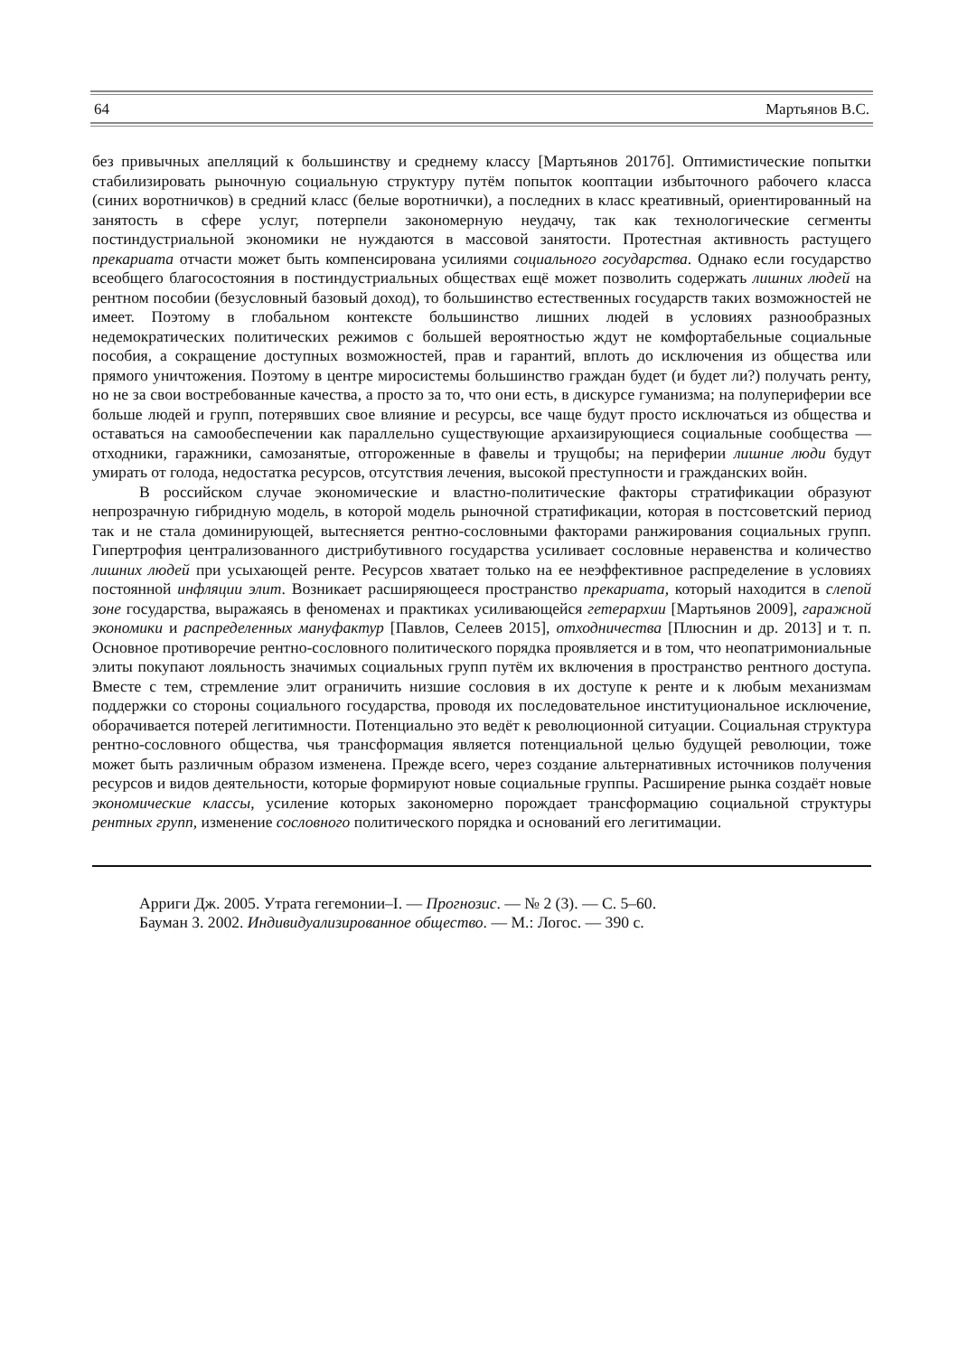64 Мартьянов В.С.
без привычных апелляций к большинству и среднему классу [Мартьянов 2017б]. Оптимистические попытки стабилизировать рыночную социальную структуру путём попыток кооптации избыточного рабочего класса (синих воротничков) в средний класс (белые воротнички), а последних в класс креативный, ориентированный на занятость в сфере услуг, потерпели закономерную неудачу, так как технологические сегменты постиндустриальной экономики не нуждаются в массовой занятости. Протестная активность растущего прекариата отчасти может быть компенсирована усилиями социального государства. Однако если государство всеобщего благосостояния в постиндустриальных обществах ещё может позволить содержать лишних людей на рентном пособии (безусловный базовый доход), то большинство естественных государств таких возможностей не имеет. Поэтому в глобальном контексте большинство лишних людей в условиях разнообразных недемократических политических режимов с большей вероятностью ждут не комфортабельные социальные пособия, а сокращение доступных возможностей, прав и гарантий, вплоть до исключения из общества или прямого уничтожения. Поэтому в центре миросистемы большинство граждан будет (и будет ли?) получать ренту, но не за свои востребованные качества, а просто за то, что они есть, в дискурсе гуманизма; на полупериферии все больше людей и групп, потерявших свое влияние и ресурсы, все чаще будут просто исключаться из общества и оставаться на самообеспечении как параллельно существующие архаизирующиеся социальные сообщества — отходники, гаражники, самозанятые, отгороженные в фавелы и трущобы; на периферии лишние люди будут умирать от голода, недостатка ресурсов, отсутствия лечения, высокой преступности и гражданских войн.
В российском случае экономические и властно-политические факторы стратификации образуют непрозрачную гибридную модель, в которой модель рыночной стратификации, которая в постсоветский период так и не стала доминирующей, вытесняется рентно-сословными факторами ранжирования социальных групп. Гипертрофия централизованного дистрибутивного государства усиливает сословные неравенства и количество лишних людей при усыхающей ренте. Ресурсов хватает только на ее неэффективное распределение в условиях постоянной инфляции элит. Возникает расширяющееся пространство прекариата, который находится в слепой зоне государства, выражаясь в феноменах и практиках усиливающейся гетерархии [Мартьянов 2009], гаражной экономики и распределенных мануфактур [Павлов, Селеев 2015], отходничества [Плюснин и др. 2013] и т. п. Основное противоречие рентно-сословного политического порядка проявляется и в том, что неопатримониальные элиты покупают лояльность значимых социальных групп путём их включения в пространство рентного доступа. Вместе с тем, стремление элит ограничить низшие сословия в их доступе к ренте и к любым механизмам поддержки со стороны социального государства, проводя их последовательное институциональное исключение, оборачивается потерей легитимности. Потенциально это ведёт к революционной ситуации. Социальная структура рентно-сословного общества, чья трансформация является потенциальной целью будущей революции, тоже может быть различным образом изменена. Прежде всего, через создание альтернативных источников получения ресурсов и видов деятельности, которые формируют новые социальные группы. Расширение рынка создаёт новые экономические классы, усиление которых закономерно порождает трансформацию социальной структуры рентных групп, изменение сословного политического порядка и оснований его легитимации.
Арриги Дж. 2005. Утрата гегемонии–I. — Прогнозис. — № 2 (3). — С. 5–60.
Бауман З. 2002. Индивидуализированное общество. — М.: Логос. — 390 с.